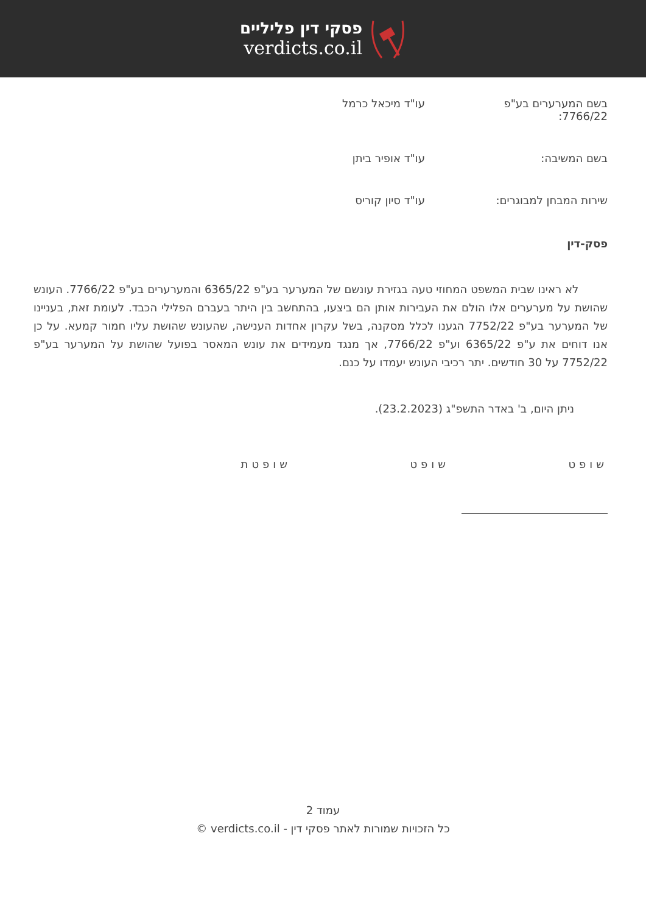פסקי דין פליליים
verdicts.co.il
בשם המערערים בע"פ 7766/22:
עו"ד מיכאל כרמל
בשם המשיבה: עו"ד אופיר ביתן
שירות המבחן למבוגרים: עו"ד סיון קוריס
פסק-דין
לא ראינו שבית המשפט המחוזי טעה בגזירת עונשם של המערער בע"פ 6365/22 והמערערים בע"פ 7766/22. העונש שהושת על מערערים אלו הולם את העבירות אותן הם ביצעו, בהתחשב בין היתר בעברם הפלילי הכבד. לעומת זאת, בעניינו של המערער בע"פ 7752/22 הגענו לכלל מסקנה, בשל עקרון אחדות הענישה, שהעונש שהושת עליו חמור קמעא. על כן אנו דוחים את ע"פ 6365/22 וע"פ 7766/22, אך מנגד מעמידים את עונש המאסר בפועל שהושת על המערער בע"פ 7752/22 על 30 חודשים. יתר רכיבי העונש יעמדו על כנם.
ניתן היום, ב' באדר התשפ"ג (23.2.2023).
שופט שופט שופטת
עמוד 2
כל הזכויות שמורות לאתר פסקי דין - verdicts.co.il ©